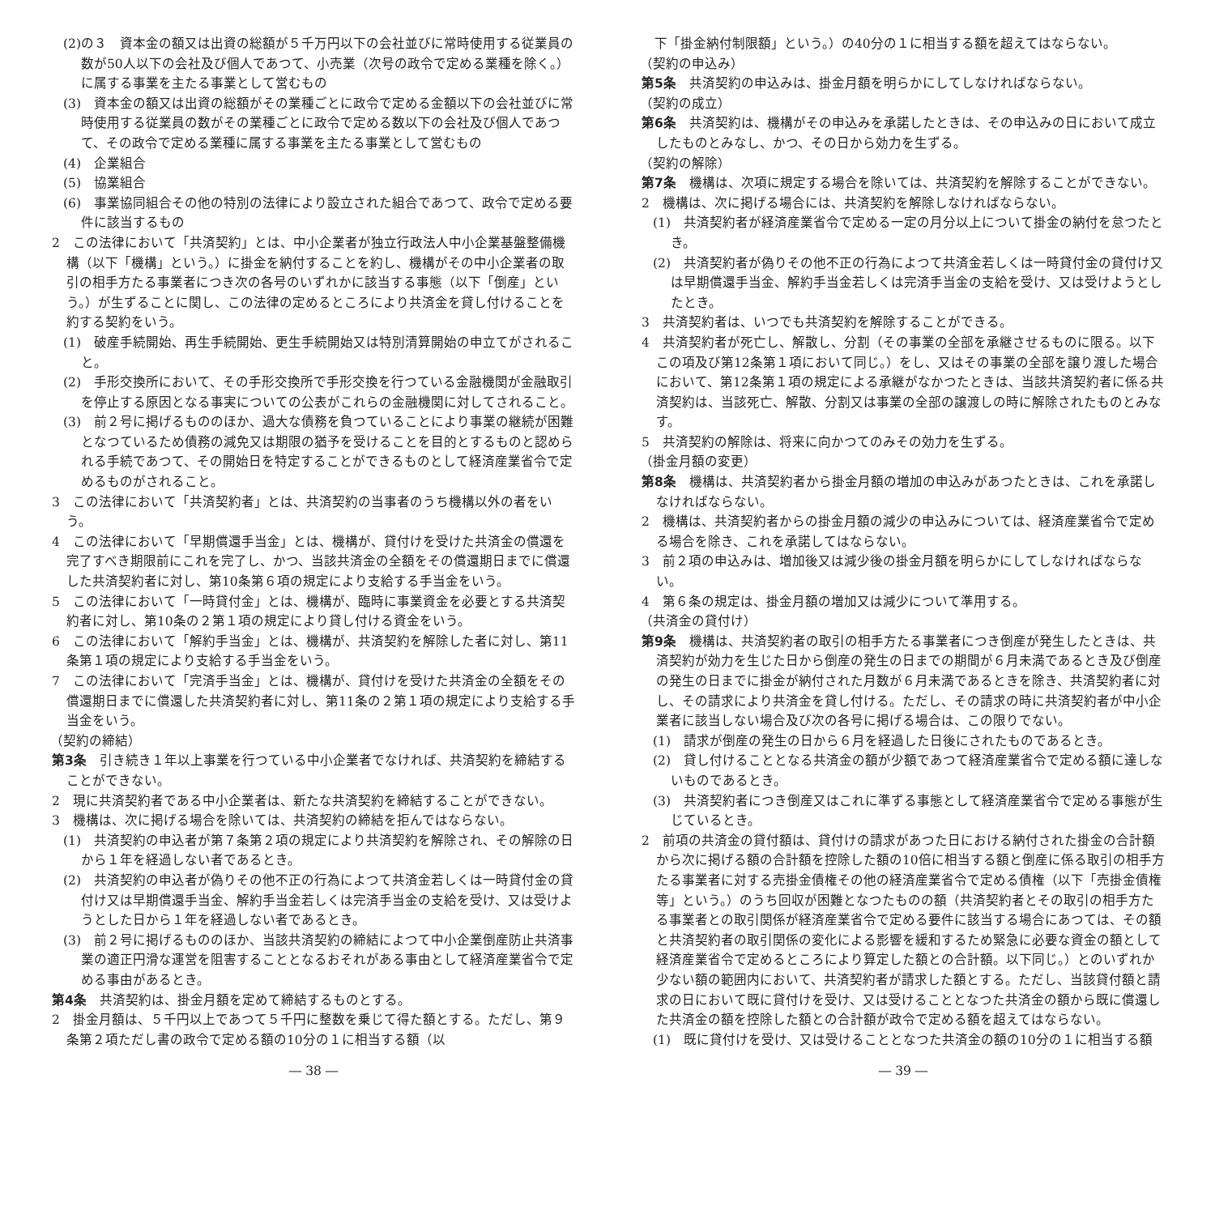(2)の３　資本金の額又は出資の総額が５千万円以下の会社並びに常時使用する従業員の数が50人以下の会社及び個人であつて、小売業（次号の政令で定める業種を除く。）に属する事業を主たる事業として営むもの
(3)　資本金の額又は出資の総額がその業種ごとに政令で定める金額以下の会社並びに常時使用する従業員の数がその業種ごとに政令で定める数以下の会社及び個人であつて、その政令で定める業種に属する事業を主たる事業として営むもの
(4)　企業組合
(5)　協業組合
(6)　事業協同組合その他の特別の法律により設立された組合であつて、政令で定める要件に該当するもの
2　この法律において「共済契約」とは、中小企業者が独立行政法人中小企業基盤整備機構（以下「機構」という。）に掛金を納付することを約し、機構がその中小企業者の取引の相手方たる事業者につき次の各号のいずれかに該当する事態（以下「倒産」という。）が生ずることに関し、この法律の定めるところにより共済金を貸し付けることを約する契約をいう。
(1)　破産手続開始、再生手続開始、更生手続開始又は特別清算開始の申立てがされること。
(2)　手形交換所において、その手形交換所で手形交換を行つている金融機関が金融取引を停止する原因となる事実についての公表がこれらの金融機関に対してされること。
(3)　前２号に掲げるもののほか、過大な債務を負つていることにより事業の継続が困難となつているため債務の減免又は期限の猶予を受けることを目的とするものと認められる手続であつて、その開始日を特定することができるものとして経済産業省令で定めるものがされること。
3　この法律において「共済契約者」とは、共済契約の当事者のうち機構以外の者をいう。
4　この法律において「早期償還手当金」とは、機構が、貸付けを受けた共済金の償還を完了すべき期限前にこれを完了し、かつ、当該共済金の全額をその償還期日までに償還した共済契約者に対し、第10条第６項の規定により支給する手当金をいう。
5　この法律において「一時貸付金」とは、機構が、臨時に事業資金を必要とする共済契約者に対し、第10条の２第１項の規定により貸し付ける資金をいう。
6　この法律において「解約手当金」とは、機構が、共済契約を解除した者に対し、第11条第１項の規定により支給する手当金をいう。
7　この法律において「完済手当金」とは、機構が、貸付けを受けた共済金の全額をその償還期日までに償還した共済契約者に対し、第11条の２第１項の規定により支給する手当金をいう。
（契約の締結）
第3条　引き続き１年以上事業を行つている中小企業者でなければ、共済契約を締結することができない。
2　現に共済契約者である中小企業者は、新たな共済契約を締結することができない。
3　機構は、次に掲げる場合を除いては、共済契約の締結を拒んではならない。
(1)　共済契約の申込者が第７条第２項の規定により共済契約を解除され、その解除の日から１年を経過しない者であるとき。
(2)　共済契約の申込者が偽りその他不正の行為によつて共済金若しくは一時貸付金の貸付け又は早期償還手当金、解約手当金若しくは完済手当金の支給を受け、又は受けようとした日から１年を経過しない者であるとき。
(3)　前２号に掲げるもののほか、当該共済契約の締結によつて中小企業倒産防止共済事業の適正円滑な運営を阻害することとなるおそれがある事由として経済産業省令で定める事由があるとき。
第4条　共済契約は、掛金月額を定めて締結するものとする。
2　掛金月額は、５千円以上であつて５千円に整数を乗じて得た額とする。ただし、第９条第２項ただし書の政令で定める額の10分の１に相当する額（以
― 38 ―
　下「掛金納付制限額」という。）の40分の１に相当する額を超えてはならない。
（契約の申込み）
第5条　共済契約の申込みは、掛金月額を明らかにしてしなければならない。
（契約の成立）
第6条　共済契約は、機構がその申込みを承諾したときは、その申込みの日において成立したものとみなし、かつ、その日から効力を生ずる。
（契約の解除）
第7条　機構は、次項に規定する場合を除いては、共済契約を解除することができない。
2　機構は、次に掲げる場合には、共済契約を解除しなければならない。
(1)　共済契約者が経済産業省令で定める一定の月分以上について掛金の納付を怠つたとき。
(2)　共済契約者が偽りその他不正の行為によつて共済金若しくは一時貸付金の貸付け又は早期償還手当金、解約手当金若しくは完済手当金の支給を受け、又は受けようとしたとき。
3　共済契約者は、いつでも共済契約を解除することができる。
4　共済契約者が死亡し、解散し、分割（その事業の全部を承継させるものに限る。以下この項及び第12条第１項において同じ。）をし、又はその事業の全部を譲り渡した場合において、第12条第１項の規定による承継がなかつたときは、当該共済契約者に係る共済契約は、当該死亡、解散、分割又は事業の全部の譲渡しの時に解除されたものとみなす。
5　共済契約の解除は、将来に向かつてのみその効力を生ずる。
（掛金月額の変更）
第8条　機構は、共済契約者から掛金月額の増加の申込みがあつたときは、これを承諾しなければならない。
2　機構は、共済契約者からの掛金月額の減少の申込みについては、経済産業省令で定める場合を除き、これを承諾してはならない。
3　前２項の申込みは、増加後又は減少後の掛金月額を明らかにしてしなければならない。
4　第６条の規定は、掛金月額の増加又は減少について準用する。
（共済金の貸付け）
第9条　機構は、共済契約者の取引の相手方たる事業者につき倒産が発生したときは、共済契約が効力を生じた日から倒産の発生の日までの期間が６月未満であるとき及び倒産の発生の日までに掛金が納付された月数が６月未満であるときを除き、共済契約者に対し、その請求により共済金を貸し付ける。ただし、その請求の時に共済契約者が中小企業者に該当しない場合及び次の各号に掲げる場合は、この限りでない。
(1)　請求が倒産の発生の日から６月を経過した日後にされたものであるとき。
(2)　貸し付けることとなる共済金の額が少額であつて経済産業省令で定める額に達しないものであるとき。
(3)　共済契約者につき倒産又はこれに準ずる事態として経済産業省令で定める事態が生じているとき。
2　前項の共済金の貸付額は、貸付けの請求があつた日における納付された掛金の合計額から次に掲げる額の合計額を控除した額の10倍に相当する額と倒産に係る取引の相手方たる事業者に対する売掛金債権その他の経済産業省令で定める債権（以下「売掛金債権等」という。）のうち回収が困難となつたものの額（共済契約者とその取引の相手方たる事業者との取引関係が経済産業省令で定める要件に該当する場合にあつては、その額と共済契約者の取引関係の変化による影響を緩和するため緊急に必要な資金の額として経済産業省令で定めるところにより算定した額との合計額。以下同じ。）とのいずれか少ない額の範囲内において、共済契約者が請求した額とする。ただし、当該貸付額と請求の日において既に貸付けを受け、又は受けることとなつた共済金の額から既に償還した共済金の額を控除した額との合計額が政令で定める額を超えてはならない。
(1)　既に貸付けを受け、又は受けることとなつた共済金の額の10分の１に相当する額
― 39 ―